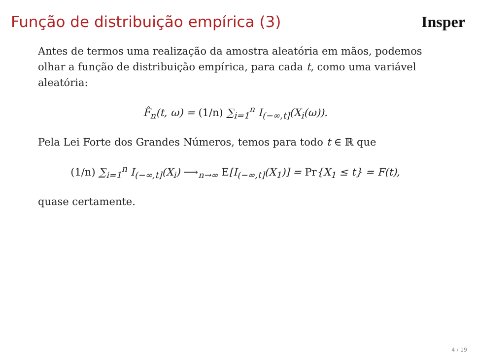Função de distribuição empírica (3)
Insper
Antes de termos uma realização da amostra aleatória em mãos, podemos olhar a função de distribuição empírica, para cada t, como uma variável aleatória:
F̂<sub>n</sub>(t, ω) = (1/n) ∑<sub>i=1</sub><sup>n</sup> I<sub>(−∞,t]</sub>(X<sub>i</sub>(ω)).
Pela Lei Forte dos Grandes Números, temos para todo t ∈ ℝ que
(1/n) ∑<sub>i=1</sub><sup>n</sup> I<sub>(−∞,t]</sub>(X<sub>i</sub>) ⟶<sub>n→∞</sub> E[I<sub>(−∞,t]</sub>(X<sub>1</sub>)] = Pr{X<sub>1</sub> ≤ t} = F(t),
quase certamente.
4 / 19